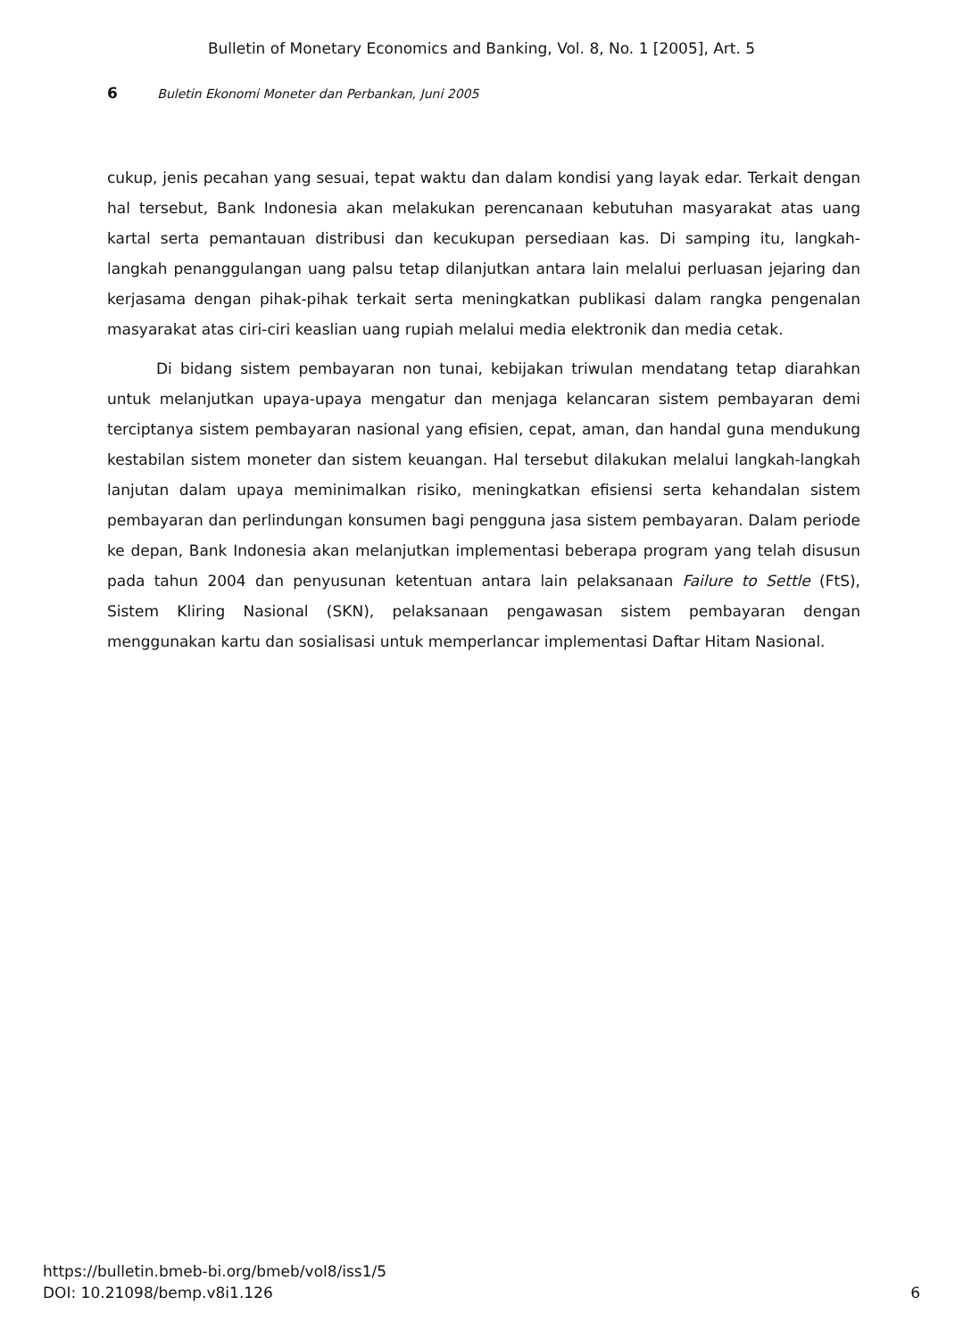Bulletin of Monetary Economics and Banking, Vol. 8, No. 1 [2005], Art. 5
6 Buletin Ekonomi Moneter dan Perbankan, Juni 2005
cukup, jenis pecahan yang sesuai, tepat waktu dan dalam kondisi yang layak edar. Terkait dengan hal tersebut, Bank Indonesia akan melakukan perencanaan kebutuhan masyarakat atas uang kartal serta pemantauan distribusi dan kecukupan persediaan kas. Di samping itu, langkah-langkah penanggulangan uang palsu tetap dilanjutkan antara lain melalui perluasan jejaring dan kerjasama dengan pihak-pihak terkait serta meningkatkan publikasi dalam rangka pengenalan masyarakat atas ciri-ciri keaslian uang rupiah melalui media elektronik dan media cetak.
Di bidang sistem pembayaran non tunai, kebijakan triwulan mendatang tetap diarahkan untuk melanjutkan upaya-upaya mengatur dan menjaga kelancaran sistem pembayaran demi terciptanya sistem pembayaran nasional yang efisien, cepat, aman, dan handal guna mendukung kestabilan sistem moneter dan sistem keuangan. Hal tersebut dilakukan melalui langkah-langkah lanjutan dalam upaya meminimalkan risiko, meningkatkan efisiensi serta kehandalan sistem pembayaran dan perlindungan konsumen bagi pengguna jasa sistem pembayaran. Dalam periode ke depan, Bank Indonesia akan melanjutkan implementasi beberapa program yang telah disusun pada tahun 2004 dan penyusunan ketentuan antara lain pelaksanaan Failure to Settle (FtS), Sistem Kliring Nasional (SKN), pelaksanaan pengawasan sistem pembayaran dengan menggunakan kartu dan sosialisasi untuk memperlancar implementasi Daftar Hitam Nasional.
https://bulletin.bmeb-bi.org/bmeb/vol8/iss1/5
DOI: 10.21098/bemp.v8i1.126
6